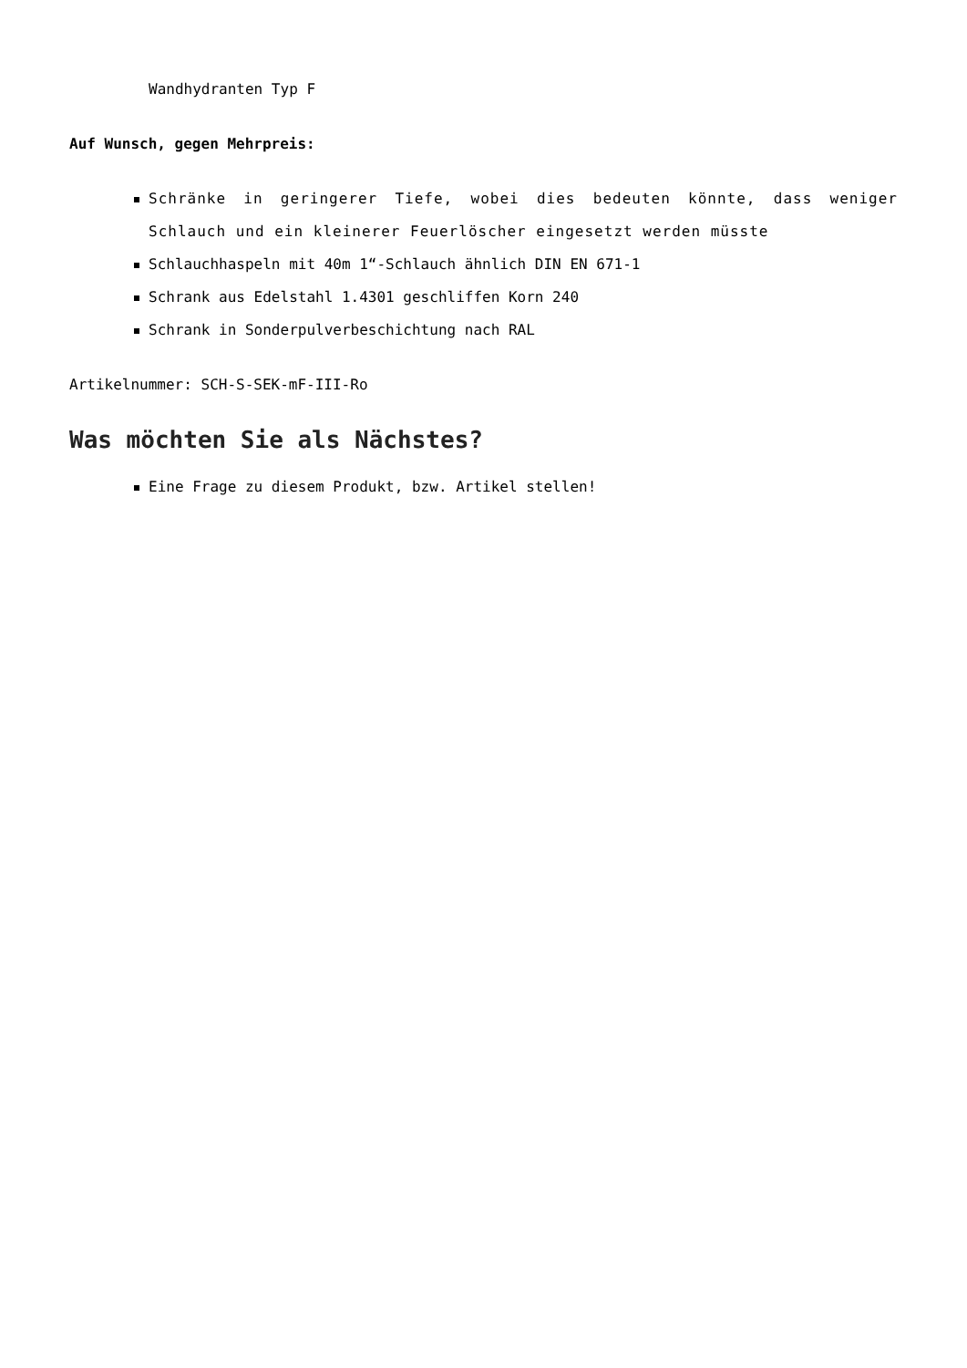Wandhydranten Typ F
Auf Wunsch, gegen Mehrpreis:
Schränke in geringerer Tiefe, wobei dies bedeuten könnte, dass weniger Schlauch und ein kleinerer Feuerlöscher eingesetzt werden müsste
Schlauchhaspeln mit 40m 1“-Schlauch ähnlich DIN EN 671-1
Schrank aus Edelstahl 1.4301 geschliffen Korn 240
Schrank in Sonderpulverbeschichtung nach RAL
Artikelnummer: SCH-S-SEK-mF-III-Ro
Was möchten Sie als Nächstes?
Eine Frage zu diesem Produkt, bzw. Artikel stellen!